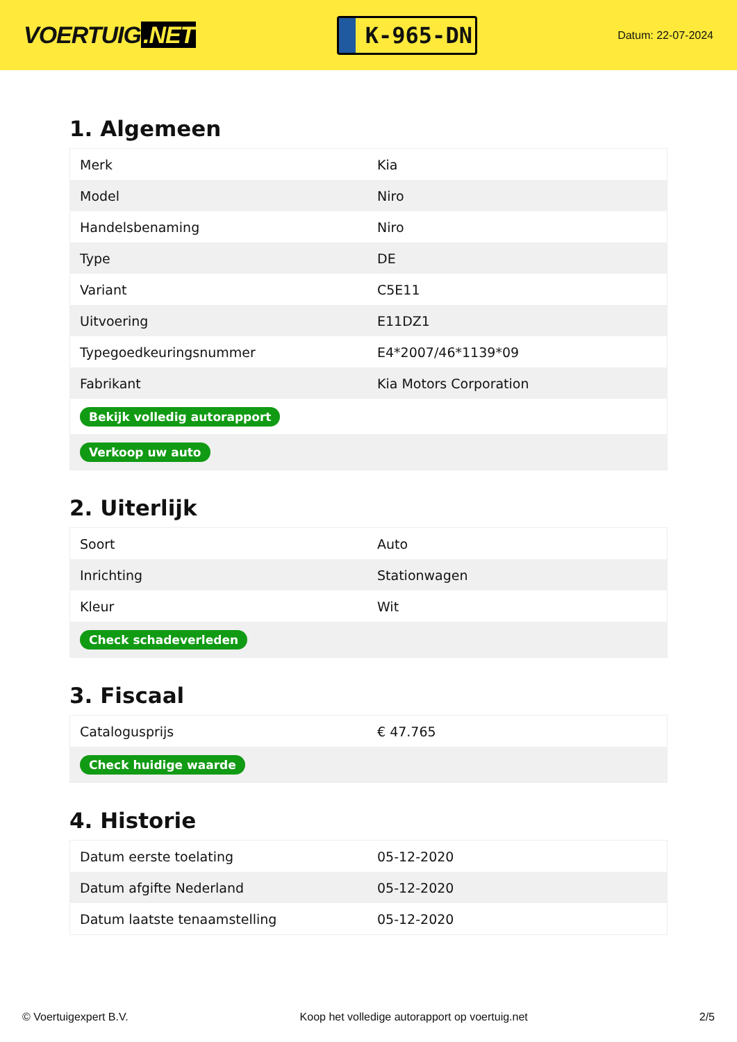VOERTUIG.NET
K-965-DN
Datum: 22-07-2024
1. Algemeen
| Merk | Kia |
| Model | Niro |
| Handelsbenaming | Niro |
| Type | DE |
| Variant | C5E11 |
| Uitvoering | E11DZ1 |
| Typegoedkeuringsnummer | E4*2007/46*1139*09 |
| Fabrikant | Kia Motors Corporation |
| Bekijk volledig autorapport | |
| Verkoop uw auto | |
2. Uiterlijk
| Soort | Auto |
| Inrichting | Stationwagen |
| Kleur | Wit |
| Check schadeverleden | |
3. Fiscaal
| Catalogusprijs | € 47.765 |
| Check huidige waarde | |
4. Historie
| Datum eerste toelating | 05-12-2020 |
| Datum afgifte Nederland | 05-12-2020 |
| Datum laatste tenaamstelling | 05-12-2020 |
© Voertuigexpert B.V. Koop het volledige autorapport op voertuig.net 2/5